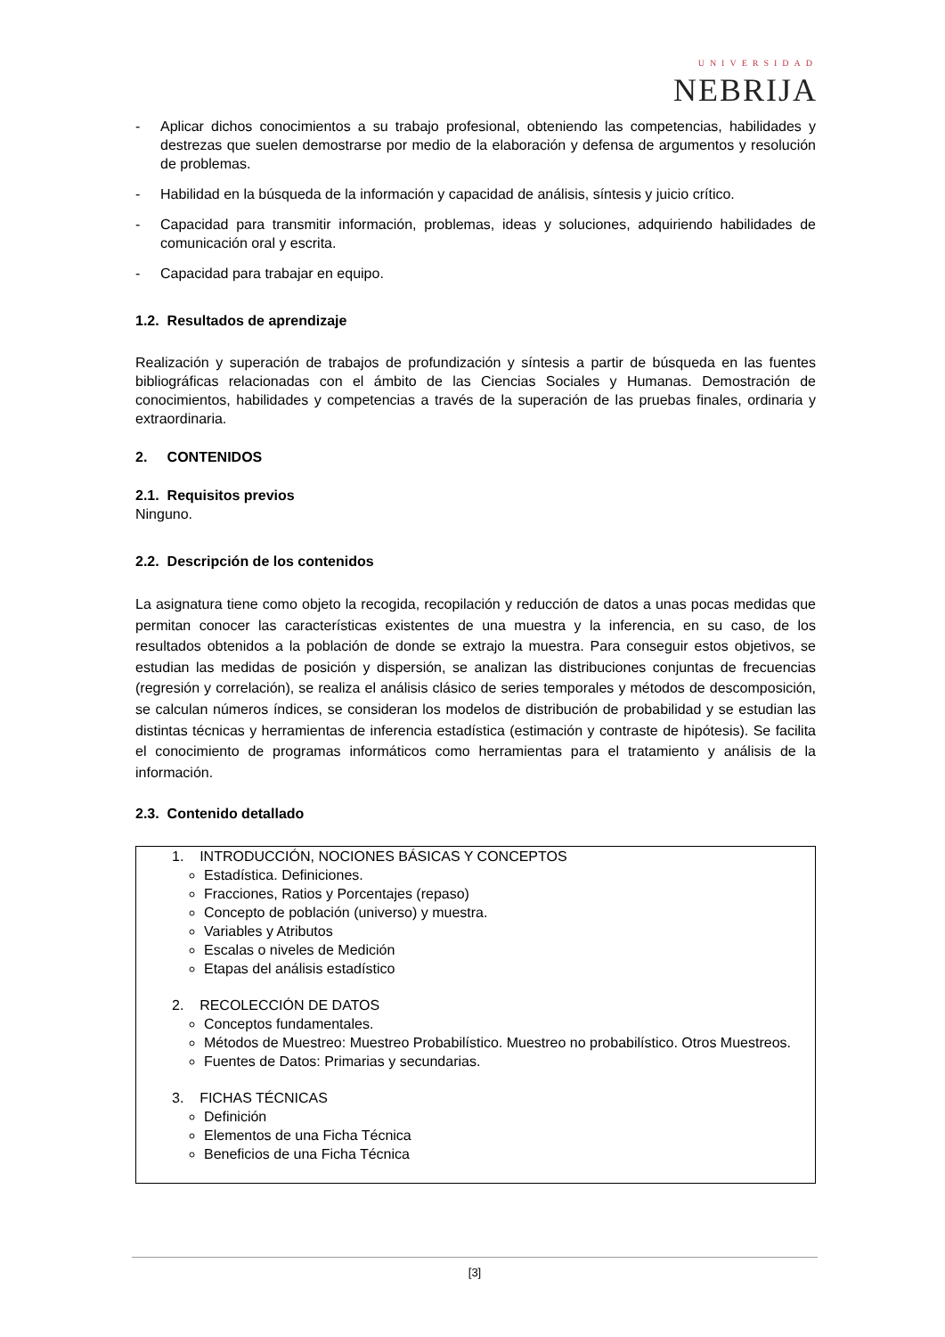UNIVERSIDAD
NEBRIJA
- Aplicar dichos conocimientos a su trabajo profesional, obteniendo las competencias, habilidades y destrezas que suelen demostrarse por medio de la elaboración y defensa de argumentos y resolución de problemas.
- Habilidad en la búsqueda de la información y capacidad de análisis, síntesis y juicio crítico.
- Capacidad para transmitir información, problemas, ideas y soluciones, adquiriendo habilidades de comunicación oral y escrita.
- Capacidad para trabajar en equipo.
1.2. Resultados de aprendizaje
Realización y superación de trabajos de profundización y síntesis a partir de búsqueda en las fuentes bibliográficas relacionadas con el ámbito de las Ciencias Sociales y Humanas. Demostración de conocimientos, habilidades y competencias a través de la superación de las pruebas finales, ordinaria y extraordinaria.
2. CONTENIDOS
2.1. Requisitos previos
Ninguno.
2.2. Descripción de los contenidos
La asignatura tiene como objeto la recogida, recopilación y reducción de datos a unas pocas medidas que permitan conocer las características existentes de una muestra y la inferencia, en su caso, de los resultados obtenidos a la población de donde se extrajo la muestra. Para conseguir estos objetivos, se estudian las medidas de posición y dispersión, se analizan las distribuciones conjuntas de frecuencias (regresión y correlación), se realiza el análisis clásico de series temporales y métodos de descomposición, se calculan números índices, se consideran los modelos de distribución de probabilidad y se estudian las distintas técnicas y herramientas de inferencia estadística (estimación y contraste de hipótesis). Se facilita el conocimiento de programas informáticos como herramientas para el tratamiento y análisis de la información.
2.3. Contenido detallado
1. INTRODUCCIÓN, NOCIONES BÁSICAS Y CONCEPTOS
Estadística. Definiciones.
Fracciones, Ratios y Porcentajes (repaso)
Concepto de población (universo) y muestra.
Variables y Atributos
Escalas o niveles de Medición
Etapas del análisis estadístico
2. RECOLECCIÓN DE DATOS
Conceptos fundamentales.
Métodos de Muestreo: Muestreo Probabilístico. Muestreo no probabilístico. Otros Muestreos.
Fuentes de Datos: Primarias y secundarias.
3. FICHAS TÉCNICAS
Definición
Elementos de una Ficha Técnica
Beneficios de una Ficha Técnica
[3]